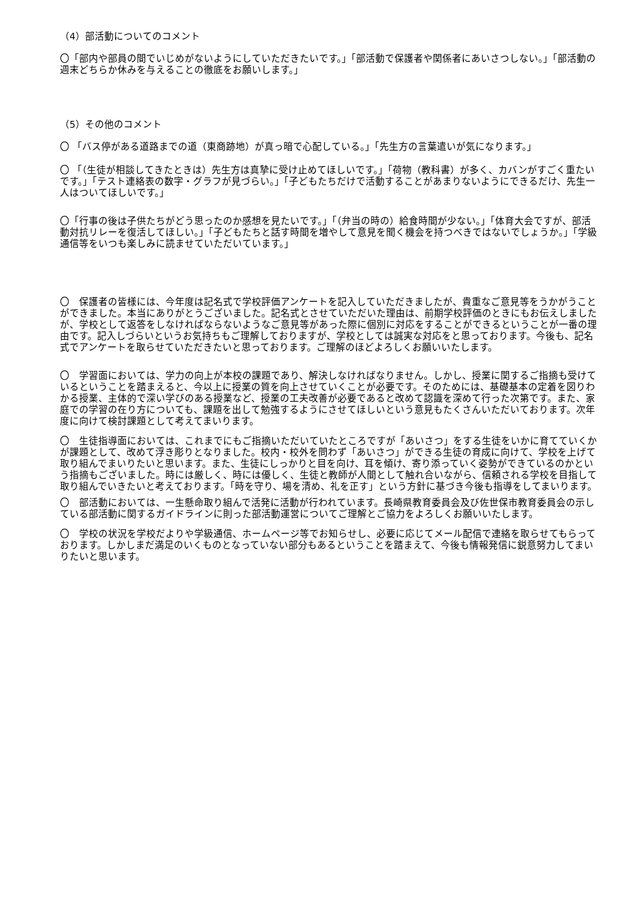（4）部活動についてのコメント
〇「部内や部員の間でいじめがないようにしていただきたいです。」「部活動で保護者や関係者にあいさつしない。」「部活動の週末どちらか休みを与えることの徹底をお願いします。」
（5）その他のコメント
〇 「バス停がある道路までの道（東商跡地）が真っ暗で心配している。」「先生方の言葉遣いが気になります。」
〇 「（生徒が相談してきたときは）先生方は真摯に受け止めてほしいです。」「荷物（教科書）が多く、カバンがすごく重たいです。」「テスト連絡表の数字・グラフが見づらい。」「子どもたちだけで活動することがあまりないようにできるだけ、先生一人はついてほしいです。」
〇「行事の後は子供たちがどう思ったのか感想を見たいです。」「（弁当の時の）給食時間が少ない。」「体育大会ですが、部活動対抗リレーを復活してほしい。」「子どもたちと話す時間を増やして意見を聞く機会を持つべきではないでしょうか。」「学級通信等をいつも楽しみに読ませていただいています。」
〇　保護者の皆様には、今年度は記名式で学校評価アンケートを記入していただきましたが、貴重なご意見等をうかがうことができました。本当にありがとうございました。記名式とさせていただいた理由は、前期学校評価のときにもお伝えしましたが、学校として返答をしなければならないようなご意見等があった際に個別に対応をすることができるということが一番の理由です。記入しづらいというお気持ちもご理解しておりますが、学校としては誠実な対応をと思っております。今後も、記名式でアンケートを取らせていただきたいと思っております。ご理解のほどよろしくお願いいたします。
〇　学習面においては、学力の向上が本校の課題であり、解決しなければなりません。しかし、授業に関するご指摘も受けているということを踏まえると、今以上に授業の質を向上させていくことが必要です。そのためには、基礎基本の定着を図りわかる授業、主体的で深い学びのある授業など、授業の工夫改善が必要であると改めて認識を深めて行った次第です。また、家庭での学習の在り方についても、課題を出して勉強するようにさせてほしいという意見もたくさんいただいております。次年度に向けて検討課題として考えてまいります。
〇　生徒指導面においては、これまでにもご指摘いただいていたところですが「あいさつ」をする生徒をいかに育てていくかが課題として、改めて浮き彫りとなりました。校内・校外を問わず「あいさつ」ができる生徒の育成に向けて、学校を上げて取り組んでまいりたいと思います。また、生徒にしっかりと目を向け、耳を傾け、寄り添っていく姿勢ができているのかという指摘もございました。時には厳しく、時には優しく、生徒と教師が人間として触れ合いながら、信頼される学校を目指して取り組んでいきたいと考えております。「時を守り、場を清め、礼を正す」という方針に基づき今後も指導をしてまいります。
〇　部活動においては、一生懸命取り組んで活発に活動が行われています。長崎県教育委員会及び佐世保市教育委員会の示している部活動に関するガイドラインに則った部活動運営についてご理解とご協力をよろしくお願いいたします。
〇　学校の状況を学校だよりや学級通信、ホームページ等でお知らせし、必要に応じてメール配信で連絡を取らせてもらっております。しかしまだ満足のいくものとなっていない部分もあるということを踏まえて、今後も情報発信に鋭意努力してまいりたいと思います。